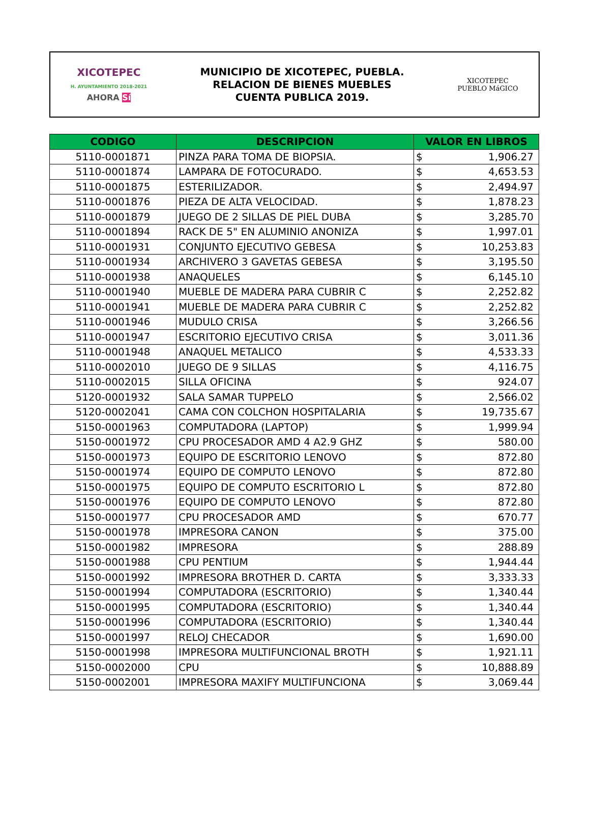XICOTEPEC
H. AYUNTAMIENTO 2018-2021
AHORA Sí
MUNICIPIO DE XICOTEPEC, PUEBLA.
RELACION DE BIENES MUEBLES
CUENTA PUBLICA 2019.
XICOTEPEC
PUEBLO MáGICO
| CODIGO | DESCRIPCION | VALOR EN LIBROS | |
| --- | --- | --- | --- |
| 5110-0001871 | PINZA PARA TOMA DE BIOPSIA. | $ | 1,906.27 |
| 5110-0001874 | LAMPARA DE FOTOCURADO. | $ | 4,653.53 |
| 5110-0001875 | ESTERILIZADOR. | $ | 2,494.97 |
| 5110-0001876 | PIEZA DE ALTA VELOCIDAD. | $ | 1,878.23 |
| 5110-0001879 | JUEGO DE 2 SILLAS DE PIEL DUBA | $ | 3,285.70 |
| 5110-0001894 | RACK DE 5" EN ALUMINIO ANONIZA | $ | 1,997.01 |
| 5110-0001931 | CONJUNTO EJECUTIVO GEBESA | $ | 10,253.83 |
| 5110-0001934 | ARCHIVERO 3 GAVETAS GEBESA | $ | 3,195.50 |
| 5110-0001938 | ANAQUELES | $ | 6,145.10 |
| 5110-0001940 | MUEBLE DE MADERA PARA CUBRIR C | $ | 2,252.82 |
| 5110-0001941 | MUEBLE DE MADERA PARA CUBRIR C | $ | 2,252.82 |
| 5110-0001946 | MUDULO CRISA | $ | 3,266.56 |
| 5110-0001947 | ESCRITORIO EJECUTIVO CRISA | $ | 3,011.36 |
| 5110-0001948 | ANAQUEL METALICO | $ | 4,533.33 |
| 5110-0002010 | JUEGO DE 9 SILLAS | $ | 4,116.75 |
| 5110-0002015 | SILLA OFICINA | $ | 924.07 |
| 5120-0001932 | SALA SAMAR TUPPELO | $ | 2,566.02 |
| 5120-0002041 | CAMA CON COLCHON HOSPITALARIA | $ | 19,735.67 |
| 5150-0001963 | COMPUTADORA (LAPTOP) | $ | 1,999.94 |
| 5150-0001972 | CPU PROCESADOR AMD 4 A2.9 GHZ | $ | 580.00 |
| 5150-0001973 | EQUIPO DE ESCRITORIO LENOVO | $ | 872.80 |
| 5150-0001974 | EQUIPO DE COMPUTO LENOVO | $ | 872.80 |
| 5150-0001975 | EQUIPO DE COMPUTO ESCRITORIO L | $ | 872.80 |
| 5150-0001976 | EQUIPO DE COMPUTO LENOVO | $ | 872.80 |
| 5150-0001977 | CPU PROCESADOR AMD | $ | 670.77 |
| 5150-0001978 | IMPRESORA CANON | $ | 375.00 |
| 5150-0001982 | IMPRESORA | $ | 288.89 |
| 5150-0001988 | CPU PENTIUM | $ | 1,944.44 |
| 5150-0001992 | IMPRESORA BROTHER D. CARTA | $ | 3,333.33 |
| 5150-0001994 | COMPUTADORA (ESCRITORIO) | $ | 1,340.44 |
| 5150-0001995 | COMPUTADORA (ESCRITORIO) | $ | 1,340.44 |
| 5150-0001996 | COMPUTADORA (ESCRITORIO) | $ | 1,340.44 |
| 5150-0001997 | RELOJ CHECADOR | $ | 1,690.00 |
| 5150-0001998 | IMPRESORA MULTIFUNCIONAL BROTH | $ | 1,921.11 |
| 5150-0002000 | CPU | $ | 10,888.89 |
| 5150-0002001 | IMPRESORA MAXIFY MULTIFUNCIONA | $ | 3,069.44 |